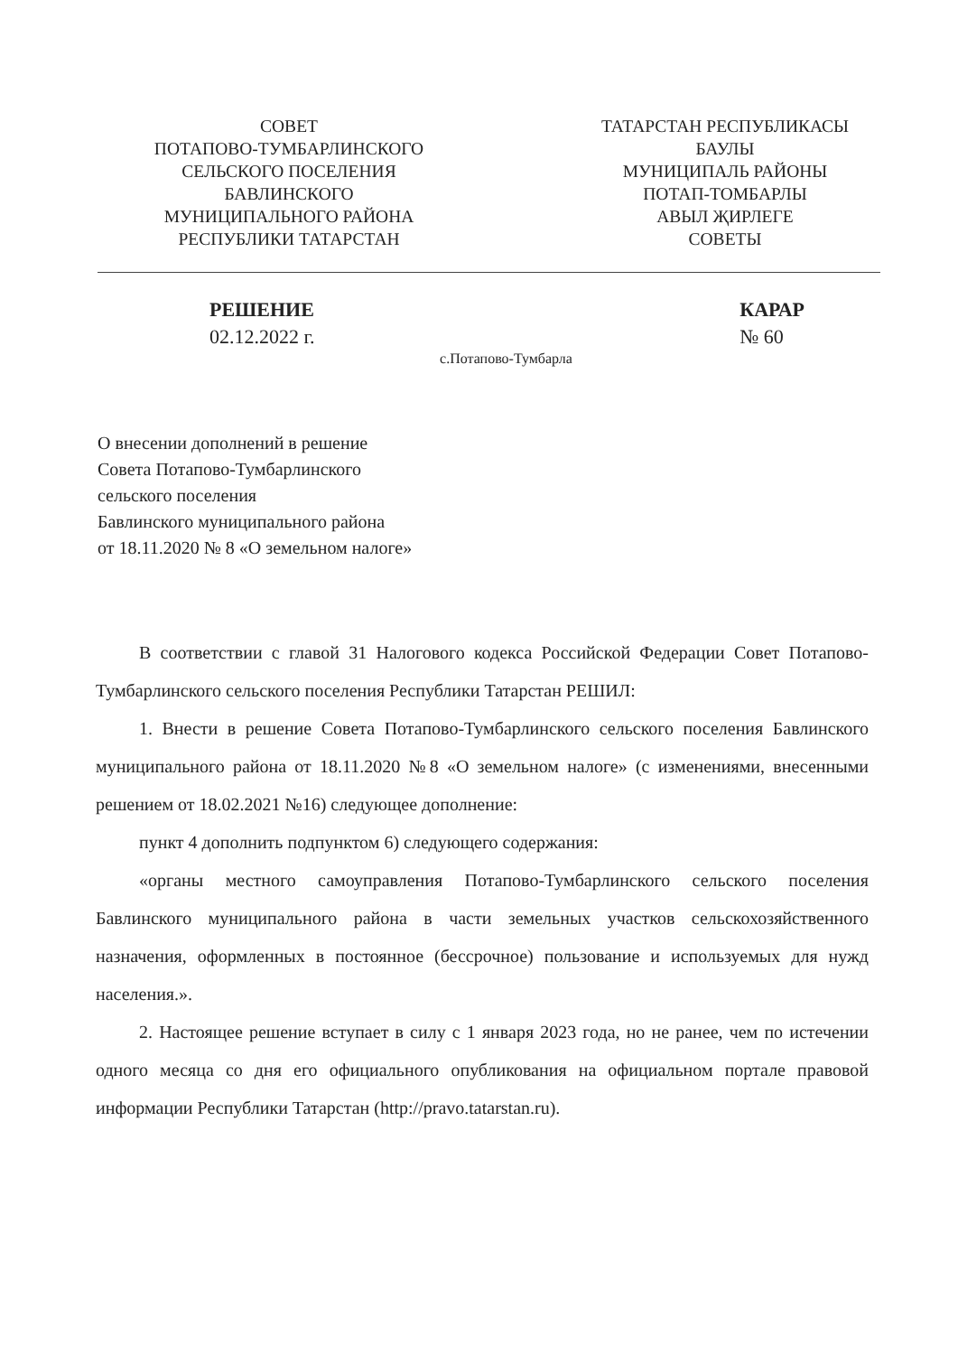СОВЕТ
ПОТАПОВО-ТУМБАРЛИНСКОГО
СЕЛЬСКОГО ПОСЕЛЕНИЯ
БАВЛИНСКОГО
МУНИЦИПАЛЬНОГО РАЙОНА
РЕСПУБЛИКИ ТАТАРСТАН
ТАТАРСТАН РЕСПУБЛИКАСЫ
БАУЛЫ
МУНИЦИПАЛЬ РАЙОНЫ
ПОТАП-ТОМБАРЛЫ
АВЫЛ ҖИРЛЕГЕ
СОВЕТЫ
РЕШЕНИЕ
02.12.2022 г.
КАРАР
№ 60
с.Потапово-Тумбарла
О внесении дополнений в решение
Совета Потапово-Тумбарлинского
сельского поселения
Бавлинского муниципального района
от 18.11.2020 № 8 «О земельном налоге»
В соответствии с главой 31 Налогового кодекса Российской Федерации Совет Потапово-Тумбарлинского сельского поселения Республики Татарстан РЕШИЛ:
1. Внести в решение Совета Потапово-Тумбарлинского сельского поселения Бавлинского муниципального района от 18.11.2020 №8 «О земельном налоге» (с изменениями, внесенными решением от 18.02.2021 №16) следующее дополнение:
пункт 4 дополнить подпунктом 6) следующего содержания:
«органы местного самоуправления Потапово-Тумбарлинского сельского поселения Бавлинского муниципального района в части земельных участков сельскохозяйственного назначения, оформленных в постоянное (бессрочное) пользование и используемых для нужд населения.».
2. Настоящее решение вступает в силу с 1 января 2023 года, но не ранее, чем по истечении одного месяца со дня его официального опубликования на официальном портале правовой информации Республики Татарстан (http://pravo.tatarstan.ru).